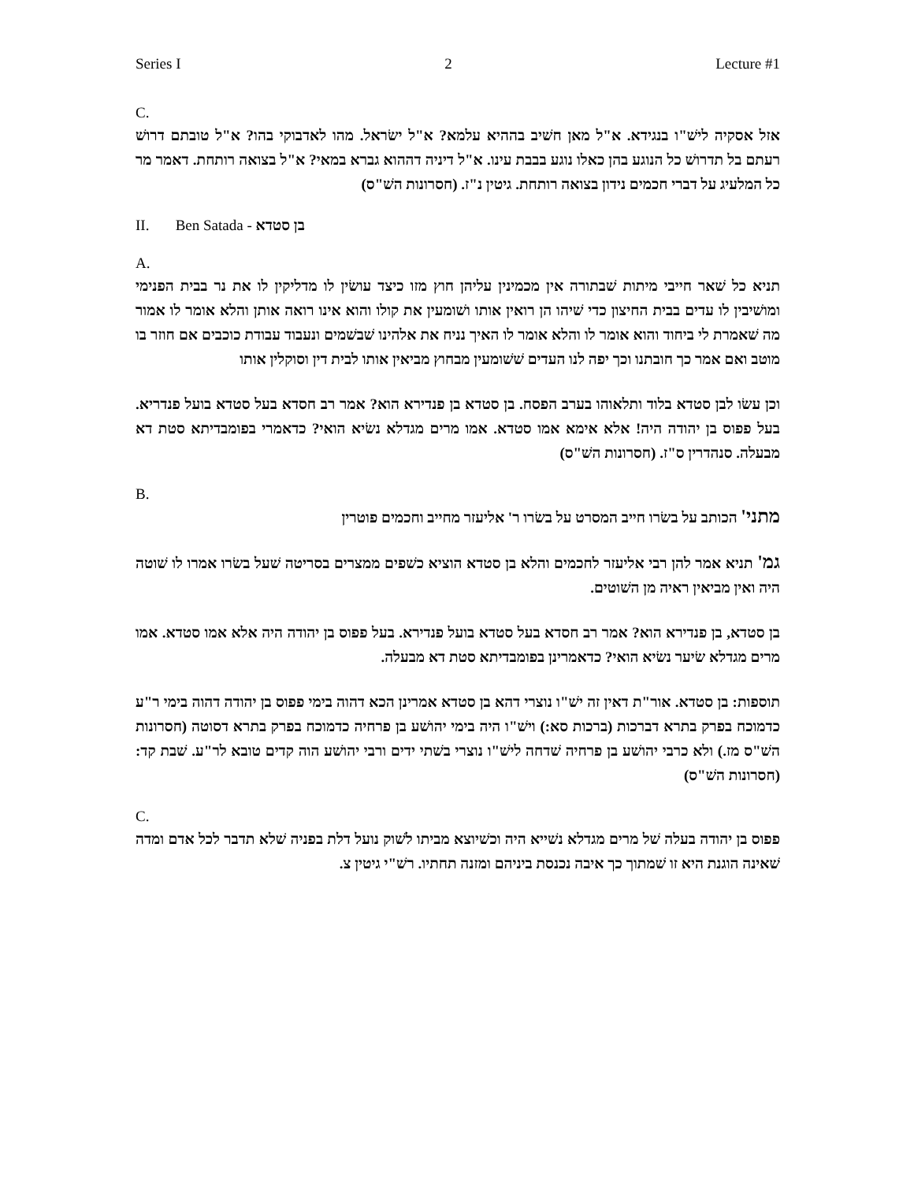Series I 2 Lecture #1
C.
אזל אסקיה לישׁ"ו בנגידא. א"ל מאן חשׁיב בההיא עלמא? א"ל ישׂראל. מהו לאדבוקי בהו? א"ל טובתם דרושׁ רעתם בל תדרושׁ כל הנוגע בהן כאלו נוגע בבבת עינו. א"ל דיניה דההוא גברא במאי? א"ל בצואה רותחת. דאמר מר כל המלעיג על דברי חכמים נידון בצואה רותחת. גיטין נ"ז. (חסרונות השׁ"ס)
II. Ben Satada - בן סטדא
A.
תניא כל שׁאר חייבי מיתות שׁבתורה אין מכמינין עליהן חוץ מזו כיצד עושׂין לו מדליקין לו את נר בבית הפנימי ומושׁיבין לו עדים בבית החיצון כדי שׁיהו הן רואין אותו ושׁומעין את קולו והוא אינו רואה אותן והלא אומר לו אמור מה שׁאמרת לי ביחוד והוא אומר לו והלא אומר לו האיך נניח את אלהינו שׁבשׁמים ונעבוד עבודת כוכבים אם חוזר בו מוטב ואם אמר כך חובתנו וכך יפה לנו העדים שׁשׁומעין מבחוץ מביאין אותו לבית דין וסוקלין אותו
וכן עשׂו לבן סטדא בלוד ותלאוהו בערב הפסח. בן סטדא בן פנדירא הוא? אמר רב חסדא בעל סטדא בועל פנדריא. בעל פפוס בן יהודה היה! אלא אימא אמו סטדא. אמו מרים מגדלא נשׂיא הואי? כדאמרי בפומבדיתא סטת דא מבעלה. סנהדרין ס"ז. (חסרונות השׁ"ס)
B.
מתני' הכותב על בשׂרו חייב המסרט על בשׂרו ר' אליעזר מחייב וחכמים פוטרין
גמ' תניא אמר להן רבי אליעזר לחכמים והלא בן סטדא הוציא כשׁפים ממצרים בסריטה שׁעל בשׂרו אמרו לו שׁוטה היה ואין מביאין ראיה מן השׁוטים.
בן סטדא, בן פנדירא הוא? אמר רב חסדא בעל סטדא בועל פנדירא. בעל פפוס בן יהודה היה אלא אמו סטדא. אמו מרים מגדלא שׂיער נשׂיא הואי? כדאמרינן בפומבדיתא סטת דא מבעלה.
תוספות: בן סטדא. אור"ת דאין זה ישׁ"ו נוצרי דהא בן סטדא אמרינן הכא דהוה בימי פפוס בן יהודה דהוה בימי ר"ע כדמוכח בפרק בתרא דברכות (ברכות סא:) וישׁ"ו היה בימי יהושׁע בן פרחיה כדמוכח בפרק בתרא דסוטה (חסרונות השׁ"ס מז.) ולא כרבי יהושׁע בן פרחיה שׁדחה לישׁ"ו נוצרי בשׁתי ידים ורבי יהושׁע הוה קדים טובא לר"ע. שׁבת קד: (חסרונות השׁ"ס)
C.
פפוס בן יהודה בעלה שׁל מרים מגדלא נשׁייא היה וכשׁיוצא מביתו לשׁוק נועל דלת בפניה שׁלא תדבר לכל אדם ומדה שׁאינה הוגנת היא זו שׁמתוך כך איבה נכנסת ביניהם ומזנה תחתיו. רשׁ"י גיטין צ.